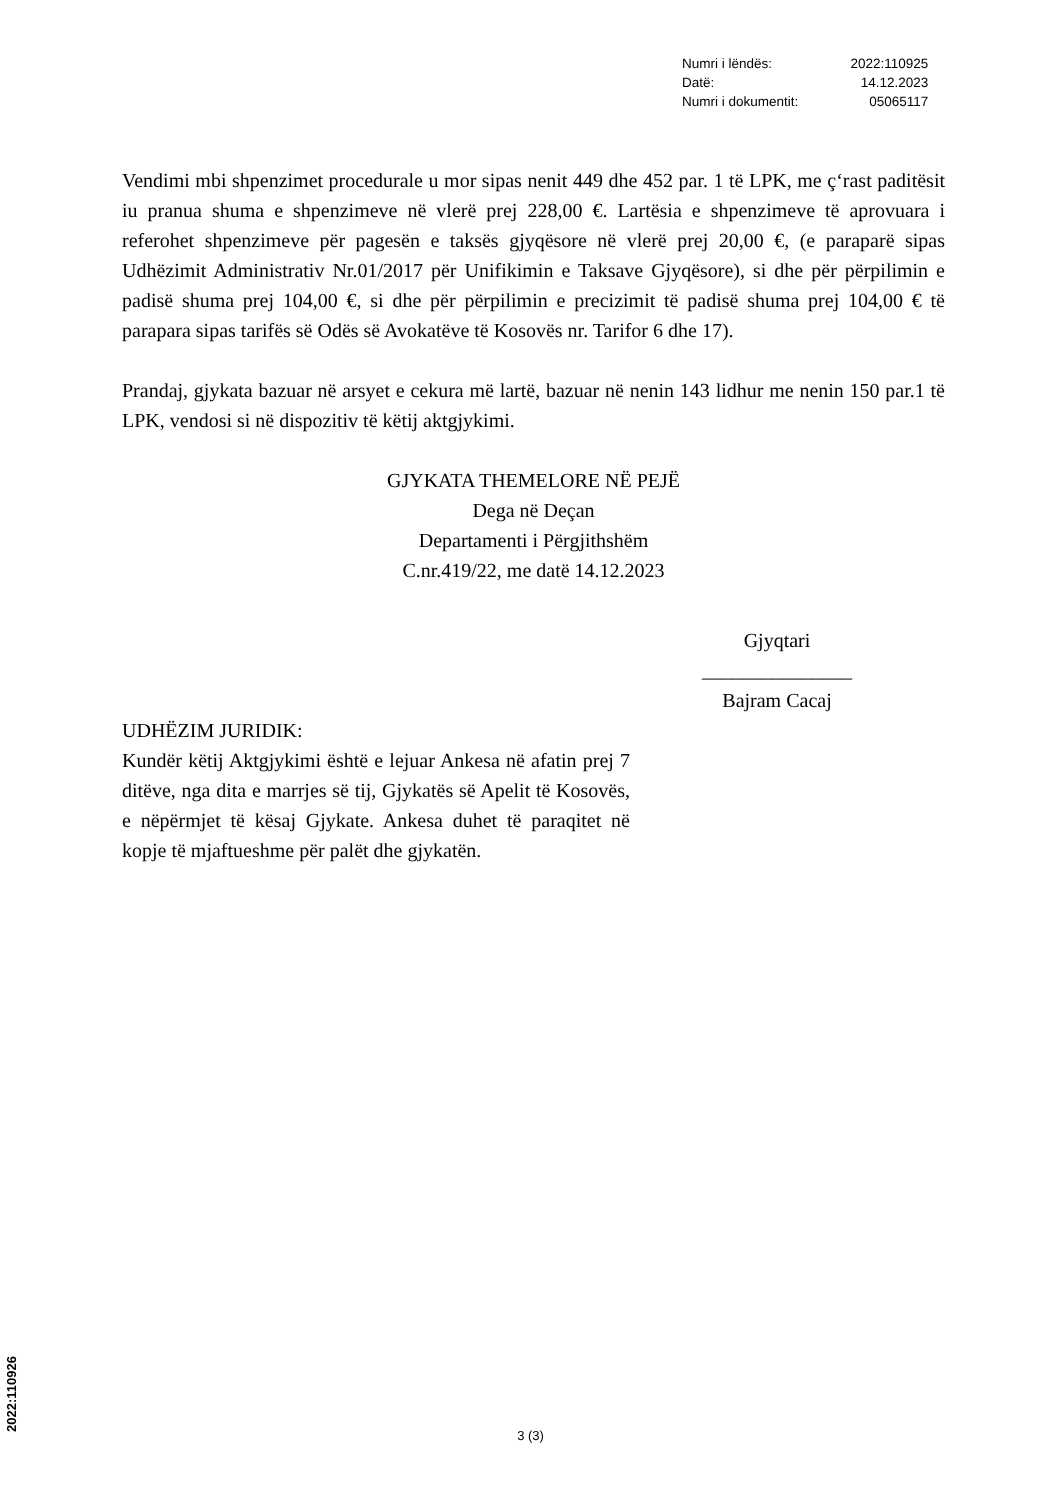| Numri i lëndës: | 2022:110925 |
| Datë: | 14.12.2023 |
| Numri i dokumentit: | 05065117 |
Vendimi mbi shpenzimet procedurale u mor sipas nenit 449 dhe 452 par. 1 të LPK, me ç‘rast paditësit iu pranua shuma e shpenzimeve në vlerë prej 228,00 €. Lartësia e shpenzimeve të aprovuara i referohet shpenzimeve për pagesën e taksës gjyqësore në vlerë prej 20,00 €, (e paraparë sipas Udhëzimit Administrativ Nr.01/2017 për Unifikimin e Taksave Gjyqësore), si dhe për përpilimin e padisë shuma prej 104,00 €, si dhe për përpilimin e precizimit të padisë shuma prej 104,00 € të parapara sipas tarifës së Odës së Avokatëve të Kosovës nr. Tarifor 6 dhe 17).
Prandaj, gjykata bazuar në arsyet e cekura më lartë, bazuar në nenin 143 lidhur me nenin 150 par.1 të LPK, vendosi si në dispozitiv të këtij aktgjykimi.
GJYKATA THEMELORE NË PEJË
Dega në Deçan
Departamenti i Përgjithshëm
C.nr.419/22, me datë 14.12.2023
Gjyqtari
_______________
Bajram Cacaj
UDHËZIM JURIDIK:
Kundër këtij Aktgjykimi është e lejuar Ankesa në afatin prej 7 ditëve, nga dita e marrjes së tij, Gjykatës së Apelit të Kosovës, e nëpërmjet të kësaj Gjykate. Ankesa duhet të paraqitet në kopje të mjaftueshme për palët dhe gjykatën.
3 (3) 2022:110926